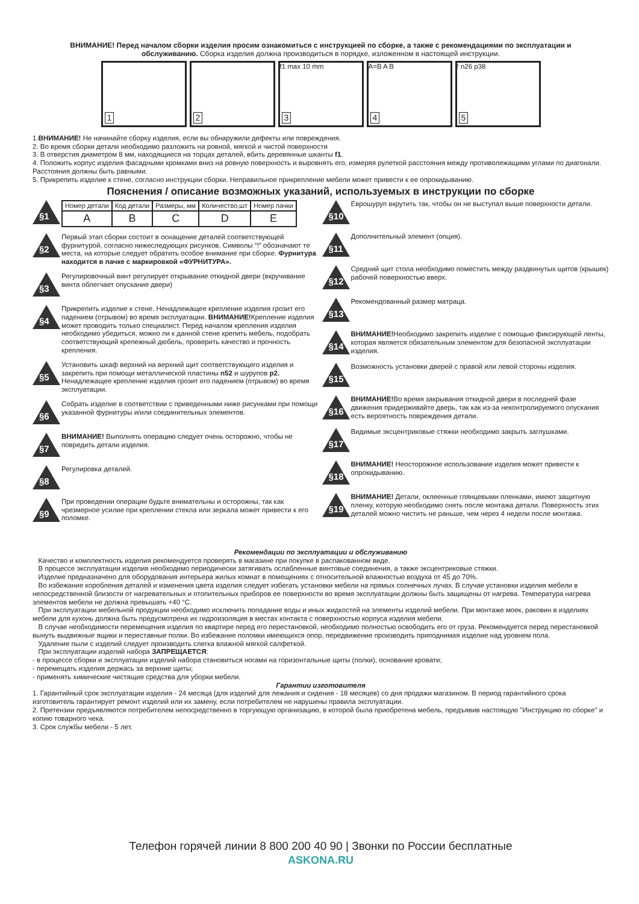ВНИМАНИЕ! Перед началом сборки изделия просим ознакомиться с инструкцией по сборке, а также с рекомендациями по эксплуатации и обслуживанию. Сборка изделия должна производиться в порядке, изложенном в настоящей инструкции.
1
2
f1 max 10 mm
3
A=B A B
4
!
5
n26 p38
1.ВНИМАНИЕ! Не начинайте сборку изделия, если вы обнаружили дефекты или повреждения.
2. Во время сборки детали необходимо разложить на ровной, мягкой и чистой поверхности
3. В отверстия диаметром 8 мм, находящиеся на торцах деталей, вбить деревянные шканты f1.
4. Положить корпус изделия фасадными кромками вниз на ровную поверхность и выровнять его, измеряя рулеткой расстояния между противолежащими углами по диагонали. Расстояния должны быть равными.
5. Прикрепить изделие к стене, согласно инструкции сборки. Неправильное прикрепление мебели может привести к ее опрокидыванию.
Пояснения / описание возможных указаний, используемых в инструкции по сборке
§1
| Номер детали | Код детали | Размеры, мм | Количество,шт | Номер пачки |
| --- | --- | --- | --- | --- |
| A | B | C | D | E |
§2
Первый этап сборки состоит в оснащение деталей соответствующей фурнитурой, согласно нижеследующих рисунков. Символы “!” обозначают те места, на которые следует обратить особое внимание при сборке. Фурнитура находится в пачке с маркировкой «ФУРНИТУРА».
§3
Регулировочный винт регулирует открывание откидной двери (вкручивание винта облегчает опускание двери)
§4
Прикрепить изделие к стене. Ненадлежащее крепление изделия грозит его падением (отрывом) во время эксплуатации. ВНИМАНИЕ!Крепление изделия может проводить только специалист. Перед началом крепления изделия необходимо убедиться, можно ли к данной стене крепить мебель, подобрать соответствующий крепежный дюбель, проверить качество и прочность крепления.
§5
Установить шкаф верхний на верхний щит соответствующего изделия и закрепить при помощи металлической пластины n52 и шурупов p2. Ненадлежащее крепление изделия грозит его падением (отрывом) во время эксплуатации.
§6
Собрать изделие в соответствии с приведенными ниже рисунками при помощи указанной фурнитуры и/или соединительных элементов.
§7
ВНИМАНИЕ! Выполнять операцию следует очень осторожно, чтобы не повредить детали изделия.
§8
Регулировка деталей.
§9
При проведении операции будьте внимательны и осторожны, так как чрезмерное усилие при креплении стекла или зеркала может привести к его поломке.
§10
Еврошуруп вкрутить так, чтобы он не выступал выше поверхности детали.
§11
Дополнительный элемент (опция).
§12
Средний щит стола необходимо поместить между раздвинутых щитов (крышек) рабочей поверхностью вверх.
§13
Рекомендованный размер матраца.
§14
ВНИМАНИЕ!Необходимо закрепить изделие с помощью фиксирующей ленты, которая является обязательным элементом для безопасной эксплуатации изделия.
§15
Возможность установки дверей с правой или левой стороны изделия.
§16
ВНИМАНИЕ!Во время закрывания откидной двери в последней фазе движения придерживайте дверь, так как из-за неконтролируемого опускания есть вероятность повреждения детали.
§17
Видимые эксцентриковые стяжки необходимо закрыть заглушками.
§18
ВНИМАНИЕ! Неосторожное использование изделия может привести к опрокидыванию.
§19
ВНИМАНИЕ! Детали, оклеенные глянцевыми пленками, имеют защитную пленку, которую необходимо снять после монтажа детали. Поверхность этих деталей можно чистить не раньше, чем через 4 недели после монтажа.
Рекомендации по эксплуатации и обслуживанию
Качество и комплектность изделия рекомендуется проверять в магазине при покупке в распакованном виде.
В процессе эксплуатации изделия необходимо периодически затягивать ослабленные винтовые соединения, а также эксцентриковые стяжки.
Изделие предназначено для оборудования интерьера жилых комнат в помещениях с относительной влажностью воздуха от 45 до 70%.
Во избежание коробления деталей и изменения цвета изделия следует избегать установки мебели на прямых солнечных лучах. В случае установки изделия мебели в непосредственной близости от нагревательных и отопительных приборов ее поверхности во время эксплуатации должны быть защищены от нагрева. Температура нагрева элементов мебели не должна превышать +40 °С.
При эксплуатации мебельной продукции необходимо исключить попадание воды и иных жидкостей на элементы изделий мебели. При монтаже моек, раковин в изделиях мебели для кухонь должна быть предусмотрена их гидроизоляция в местах контакта с поверхностью корпуса изделия мебели.
В случае необходимости перемещения изделия по квартире перед его перестановкой, необходимо полностью освободить его от груза. Рекомендуется перед перестановкой вынуть выдвижные ящики и переставные полки. Во избежание поломки имеющихся опор, передвижение производить приподнимая изделие над уровнем пола.
Удаление пыли с изделий следует производить слегка влажной мягкой салфеткой.
При эксплуатации изделий набора ЗАПРЕЩАЕТСЯ:
- в процессе сборки и эксплуатации изделий набора становиться ногами на горизонтальные щиты (полки), основание кровати;
- перемещать изделия держась за верхние щиты;
- применять химические чистящие средства для уборки мебели.
Гарантии изготовителя
1. Гарантийный срок эксплуатации изделия - 24 месяца (для изделий для лежания и сидения - 18 месяцев) со дня продажи магазином. В период гарантийного срока изготовитель гарантирует ремонт изделий или их замену, если потребителем не нарушены правила эксплуатации.
2. Претензии предъявляются потребителем непосредственно в торгующую организацию, в которой была приобретена мебель, предъявив настоящую "Инструкцию по сборке" и копию товарного чека.
3. Срок службы мебели - 5 лет.
Телефон горячей линии 8 800 200 40 90 | Звонки по России бесплатные
ASKONA.RU